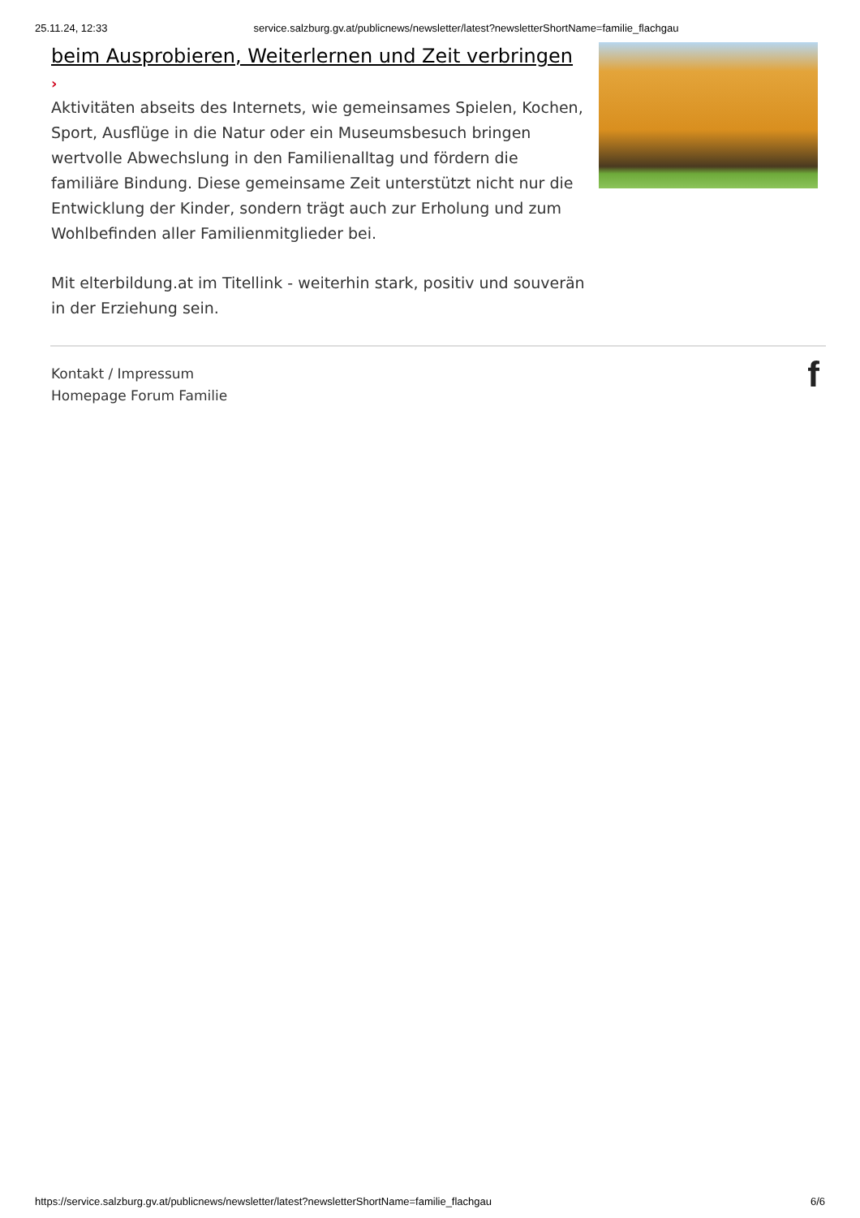25.11.24, 12:33 service.salzburg.gv.at/publicnews/newsletter/latest?newsletterShortName=familie_flachgau
beim Ausprobieren, Weiterlernen und Zeit verbringen
›
Aktivitäten abseits des Internets, wie gemeinsames Spielen, Kochen, Sport, Ausflüge in die Natur oder ein Museumsbesuch bringen wertvolle Abwechslung in den Familienalltag und fördern die familiäre Bindung. Diese gemeinsame Zeit unterstützt nicht nur die Entwicklung der Kinder, sondern trägt auch zur Erholung und zum Wohlbefinden aller Familienmitglieder bei.
Mit elterbildung.at im Titellink - weiterhin stark, positiv und souverän in der Erziehung sein.
Kontakt / Impressum
Homepage Forum Familie
f
https://service.salzburg.gv.at/publicnews/newsletter/latest?newsletterShortName=familie_flachgau 6/6